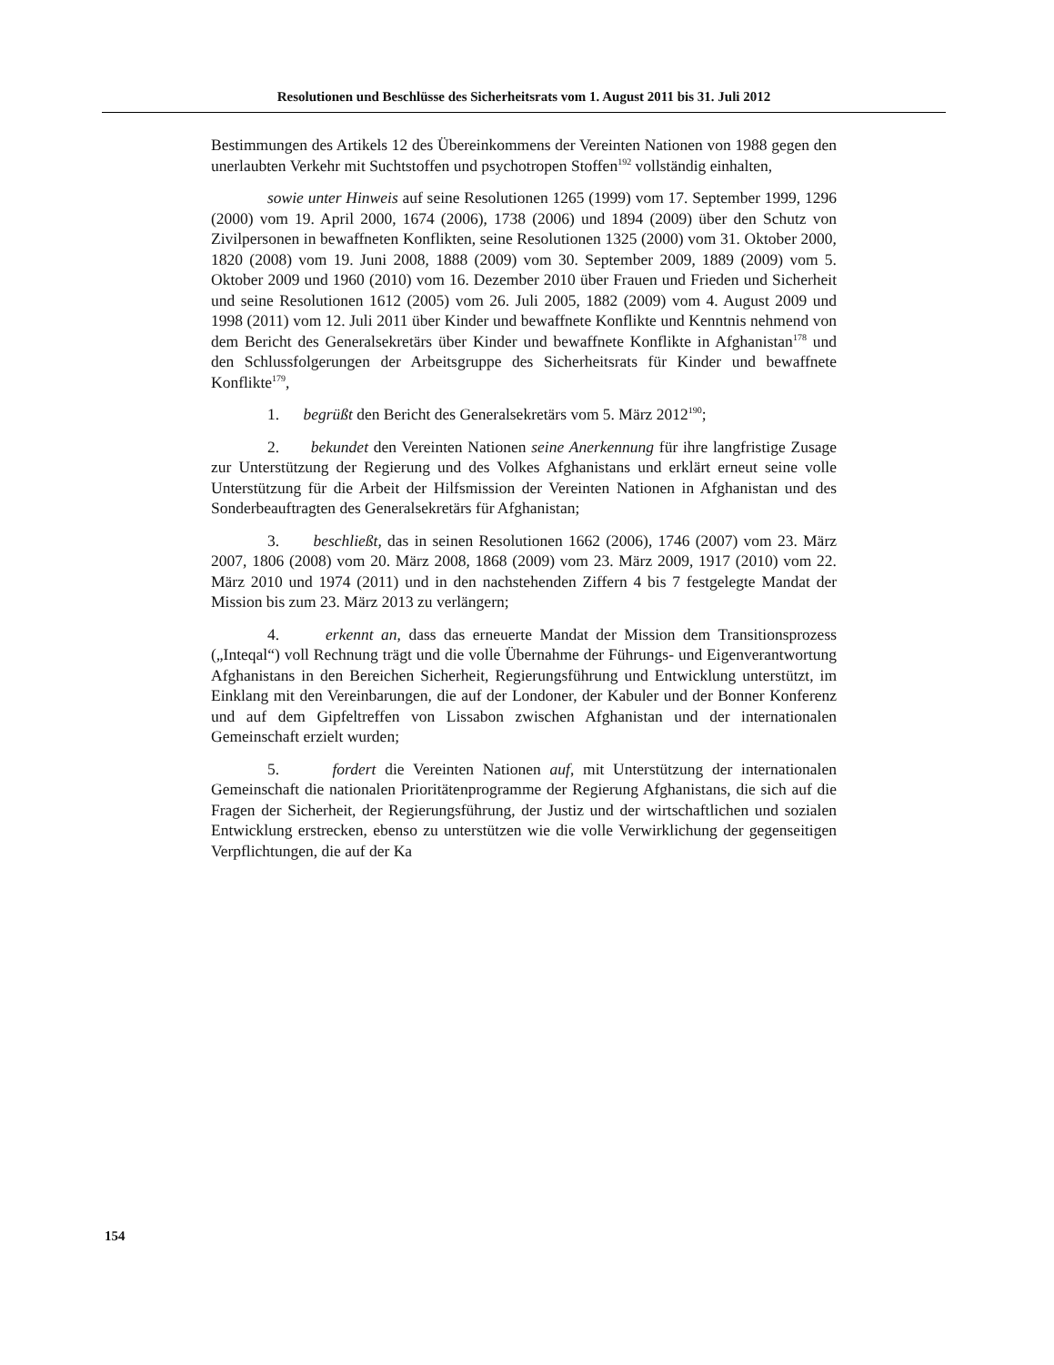Resolutionen und Beschlüsse des Sicherheitsrats vom 1. August 2011 bis 31. Juli 2012
Bestimmungen des Artikels 12 des Übereinkommens der Vereinten Nationen von 1988 gegen den unerlaubten Verkehr mit Suchtstoffen und psychotropen Stoffen<sup>192</sup> vollständig einhalten,
sowie unter Hinweis auf seine Resolutionen 1265 (1999) vom 17. September 1999, 1296 (2000) vom 19. April 2000, 1674 (2006), 1738 (2006) und 1894 (2009) über den Schutz von Zivilpersonen in bewaffneten Konflikten, seine Resolutionen 1325 (2000) vom 31. Oktober 2000, 1820 (2008) vom 19. Juni 2008, 1888 (2009) vom 30. September 2009, 1889 (2009) vom 5. Oktober 2009 und 1960 (2010) vom 16. Dezember 2010 über Frauen und Frieden und Sicherheit und seine Resolutionen 1612 (2005) vom 26. Juli 2005, 1882 (2009) vom 4. August 2009 und 1998 (2011) vom 12. Juli 2011 über Kinder und bewaffnete Konflikte und Kenntnis nehmend von dem Bericht des Generalsekretärs über Kinder und bewaffnete Konflikte in Afghanistan<sup>178</sup> und den Schlussfolgerungen der Arbeitsgruppe des Sicherheitsrats für Kinder und bewaffnete Konflikte<sup>179</sup>,
1. begrüßt den Bericht des Generalsekretärs vom 5. März 2012<sup>190</sup>;
2. bekundet den Vereinten Nationen seine Anerkennung für ihre langfristige Zusage zur Unterstützung der Regierung und des Volkes Afghanistans und erklärt erneut seine volle Unterstützung für die Arbeit der Hilfsmission der Vereinten Nationen in Afghanistan und des Sonderbeauftragten des Generalsekretärs für Afghanistan;
3. beschließt, das in seinen Resolutionen 1662 (2006), 1746 (2007) vom 23. März 2007, 1806 (2008) vom 20. März 2008, 1868 (2009) vom 23. März 2009, 1917 (2010) vom 22. März 2010 und 1974 (2011) und in den nachstehenden Ziffern 4 bis 7 festgelegte Mandat der Mission bis zum 23. März 2013 zu verlängern;
4. erkennt an, dass das erneuerte Mandat der Mission dem Transitionsprozess („Inteqal“) voll Rechnung trägt und die volle Übernahme der Führungs- und Eigenverantwortung Afghanistans in den Bereichen Sicherheit, Regierungsführung und Entwicklung unterstützt, im Einklang mit den Vereinbarungen, die auf der Londoner, der Kabuler und der Bonner Konferenz und auf dem Gipfeltreffen von Lissabon zwischen Afghanistan und der internationalen Gemeinschaft erzielt wurden;
5. fordert die Vereinten Nationen auf, mit Unterstützung der internationalen Gemeinschaft die nationalen Prioritätenprogramme der Regierung Afghanistans, die sich auf die Fragen der Sicherheit, der Regierungsführung, der Justiz und der wirtschaftlichen und sozialen Entwicklung erstrecken, ebenso zu unterstützen wie die volle Verwirklichung der gegenseitigen Verpflichtungen, die auf der Ka
154